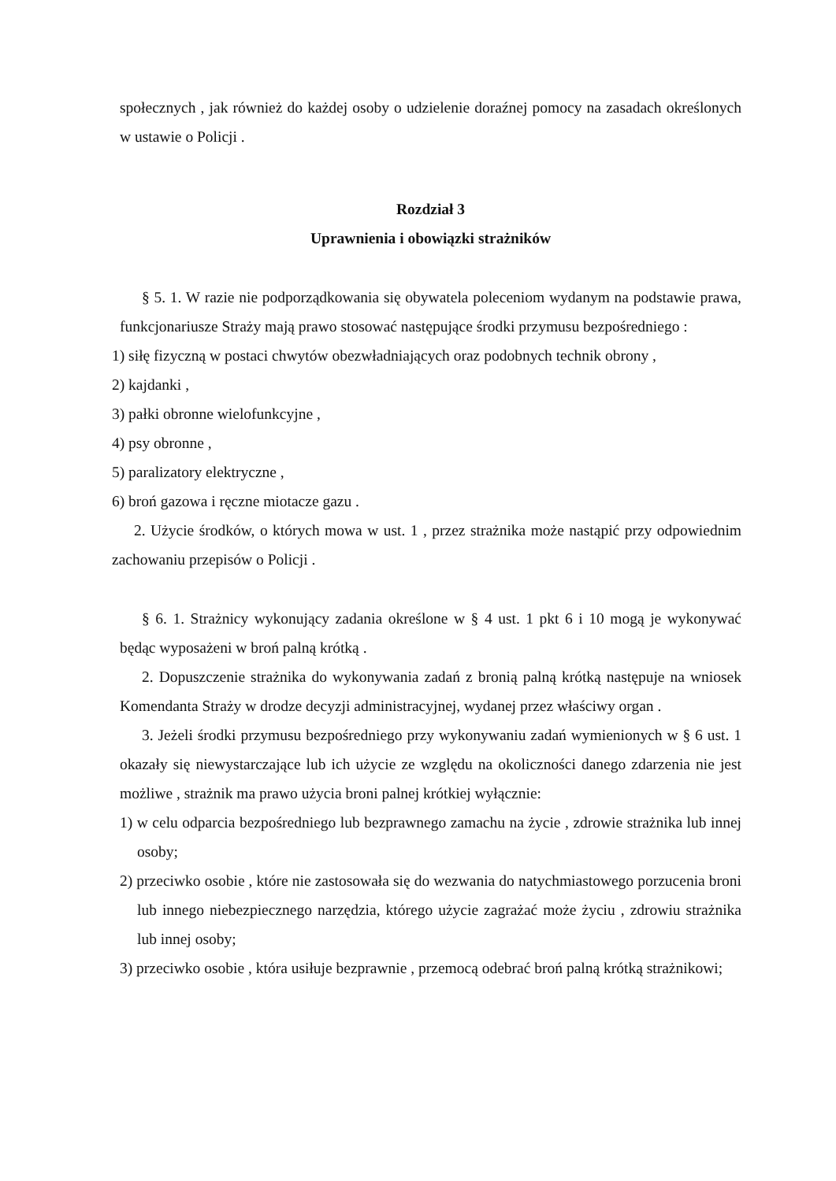społecznych , jak również do każdej osoby o udzielenie doraźnej pomocy na zasadach określonych w ustawie o Policji .
Rozdział 3
Uprawnienia i obowiązki strażników
§ 5. 1. W razie nie podporządkowania się obywatela poleceniom wydanym na podstawie prawa, funkcjonariusze Straży mają prawo stosować następujące środki przymusu bezpośredniego :
1) siłę fizyczną w postaci chwytów obezwładniających oraz podobnych technik obrony ,
2) kajdanki ,
3) pałki obronne wielofunkcyjne ,
4) psy obronne ,
5) paralizatory elektryczne ,
6) broń gazowa i ręczne miotacze gazu .
2. Użycie środków, o których mowa w ust. 1 , przez strażnika może nastąpić przy odpowiednim zachowaniu przepisów o Policji .
§ 6. 1. Strażnicy wykonujący zadania określone w § 4 ust. 1 pkt 6 i 10 mogą je wykonywać będąc wyposażeni w broń palną krótką .
2. Dopuszczenie strażnika do wykonywania zadań z bronią palną krótką następuje na wniosek Komendanta Straży w drodze decyzji administracyjnej, wydanej przez właściwy organ .
3. Jeżeli środki przymusu bezpośredniego przy wykonywaniu zadań wymienionych w § 6 ust. 1 okazały się niewystarczające lub ich użycie ze względu na okoliczności danego zdarzenia nie jest możliwe , strażnik ma prawo użycia broni palnej krótkiej wyłącznie:
1) w celu odparcia bezpośredniego lub bezprawnego zamachu na życie , zdrowie strażnika lub innej osoby;
2) przeciwko osobie , które nie zastosowała się do wezwania do natychmiastowego porzucenia broni lub innego niebezpiecznego narzędzia, którego użycie zagrażać może życiu , zdrowiu strażnika lub innej osoby;
3) przeciwko osobie , która usiłuje bezprawnie , przemocą odebrać broń palną krótką strażnikowi;